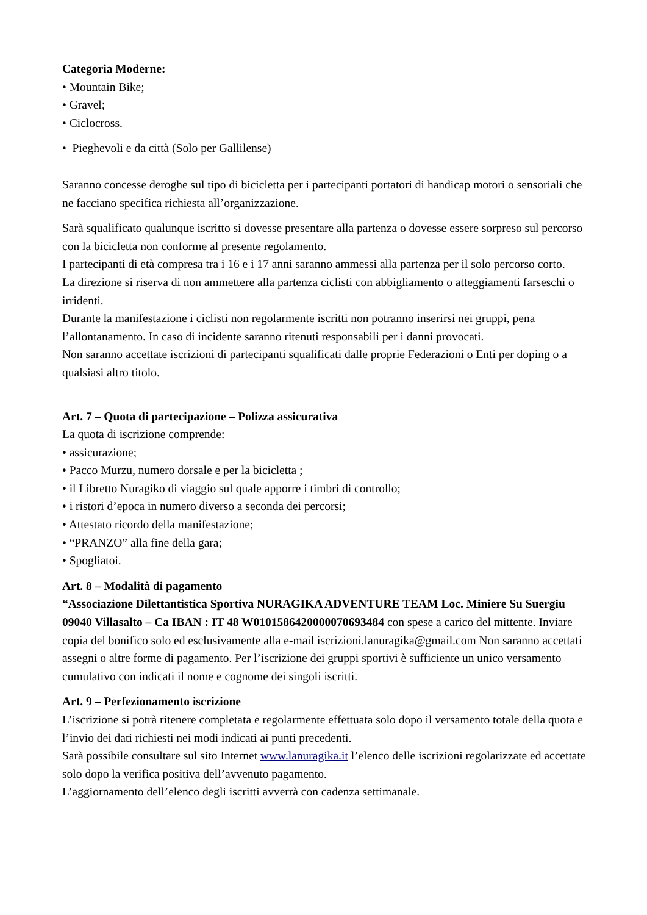Categoria Moderne:
• Mountain Bike;
• Gravel;
• Ciclocross.
• Pieghevoli e da città (Solo per Gallilense)
Saranno concesse deroghe sul tipo di bicicletta per i partecipanti portatori di handicap motori o sensoriali che ne facciano specifica richiesta all’organizzazione.
Sarà squalificato qualunque iscritto si dovesse presentare alla partenza o dovesse essere sorpreso sul percorso con la bicicletta non conforme al presente regolamento.
I partecipanti di età compresa tra i 16 e i 17 anni saranno ammessi alla partenza per il solo percorso corto.
La direzione si riserva di non ammettere alla partenza ciclisti con abbigliamento o atteggiamenti farseschi o irridenti.
Durante la manifestazione i ciclisti non regolarmente iscritti non potranno inserirsi nei gruppi, pena l’allontanamento. In caso di incidente saranno ritenuti responsabili per i danni provocati.
Non saranno accettate iscrizioni di partecipanti squalificati dalle proprie Federazioni o Enti per doping o a qualsiasi altro titolo.
Art. 7 – Quota di partecipazione – Polizza assicurativa
La quota di iscrizione comprende:
• assicurazione;
• Pacco Murzu, numero dorsale e per la bicicletta ;
• il Libretto Nuragiko di viaggio sul quale apporre i timbri di controllo;
• i ristori d’epoca in numero diverso a seconda dei percorsi;
• Attestato ricordo della manifestazione;
• “PRANZO” alla fine della gara;
• Spogliatoi.
Art. 8 – Modalità di pagamento
“Associazione Dilettantistica Sportiva NURAGIKA ADVENTURE TEAM Loc. Miniere Su Suergiu 09040 Villasalto – Ca IBAN : IT 48 W0101586420000070693484 con spese a carico del mittente. Inviare copia del bonifico solo ed esclusivamente alla e-mail iscrizioni.lanuragika@gmail.com Non saranno accettati assegni o altre forme di pagamento. Per l’iscrizione dei gruppi sportivi è sufficiente un unico versamento cumulativo con indicati il nome e cognome dei singoli iscritti.
Art. 9 – Perfezionamento iscrizione
L’iscrizione si potrà ritenere completata e regolarmente effettuata solo dopo il versamento totale della quota e l’invio dei dati richiesti nei modi indicati ai punti precedenti.
Sarà possibile consultare sul sito Internet www.lanuragika.it l’elenco delle iscrizioni regolarizzate ed accettate solo dopo la verifica positiva dell’avvenuto pagamento.
L’aggiornamento dell’elenco degli iscritti avverrà con cadenza settimanale.